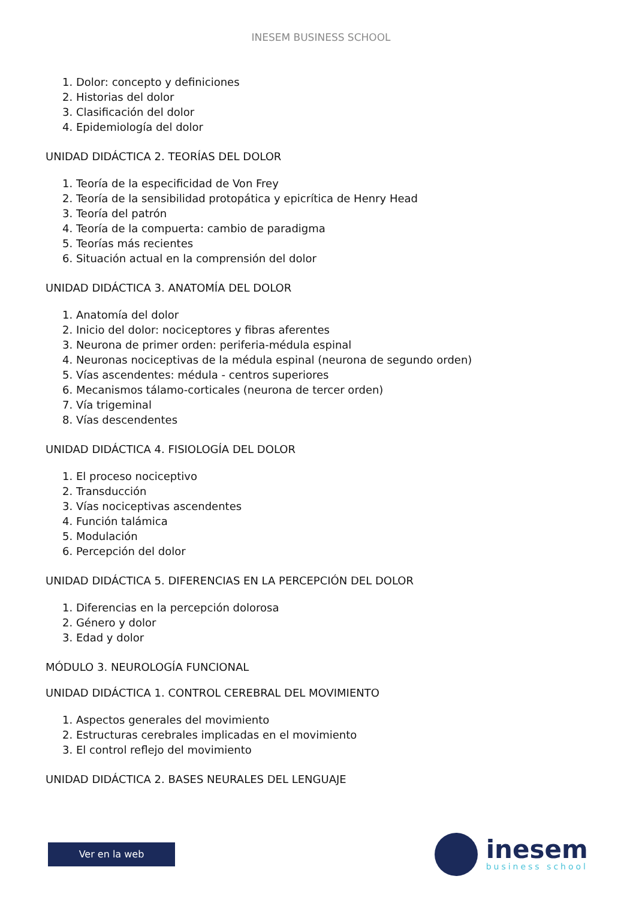INESEM BUSINESS SCHOOL
1. Dolor: concepto y definiciones
2. Historias del dolor
3. Clasificación del dolor
4. Epidemiología del dolor
UNIDAD DIDÁCTICA 2. TEORÍAS DEL DOLOR
1. Teoría de la especificidad de Von Frey
2. Teoría de la sensibilidad protopática y epicrítica de Henry Head
3. Teoría del patrón
4. Teoría de la compuerta: cambio de paradigma
5. Teorías más recientes
6. Situación actual en la comprensión del dolor
UNIDAD DIDÁCTICA 3. ANATOMÍA DEL DOLOR
1. Anatomía del dolor
2. Inicio del dolor: nociceptores y fibras aferentes
3. Neurona de primer orden: periferia-médula espinal
4. Neuronas nociceptivas de la médula espinal (neurona de segundo orden)
5. Vías ascendentes: médula - centros superiores
6. Mecanismos tálamo-corticales (neurona de tercer orden)
7. Vía trigeminal
8. Vías descendentes
UNIDAD DIDÁCTICA 4. FISIOLOGÍA DEL DOLOR
1. El proceso nociceptivo
2. Transducción
3. Vías nociceptivas ascendentes
4. Función talámica
5. Modulación
6. Percepción del dolor
UNIDAD DIDÁCTICA 5. DIFERENCIAS EN LA PERCEPCIÓN DEL DOLOR
1. Diferencias en la percepción dolorosa
2. Género y dolor
3. Edad y dolor
MÓDULO 3. NEUROLOGÍA FUNCIONAL
UNIDAD DIDÁCTICA 1. CONTROL CEREBRAL DEL MOVIMIENTO
1. Aspectos generales del movimiento
2. Estructuras cerebrales implicadas en el movimiento
3. El control reflejo del movimiento
UNIDAD DIDÁCTICA 2. BASES NEURALES DEL LENGUAJE
Ver en la web
inesem
business school